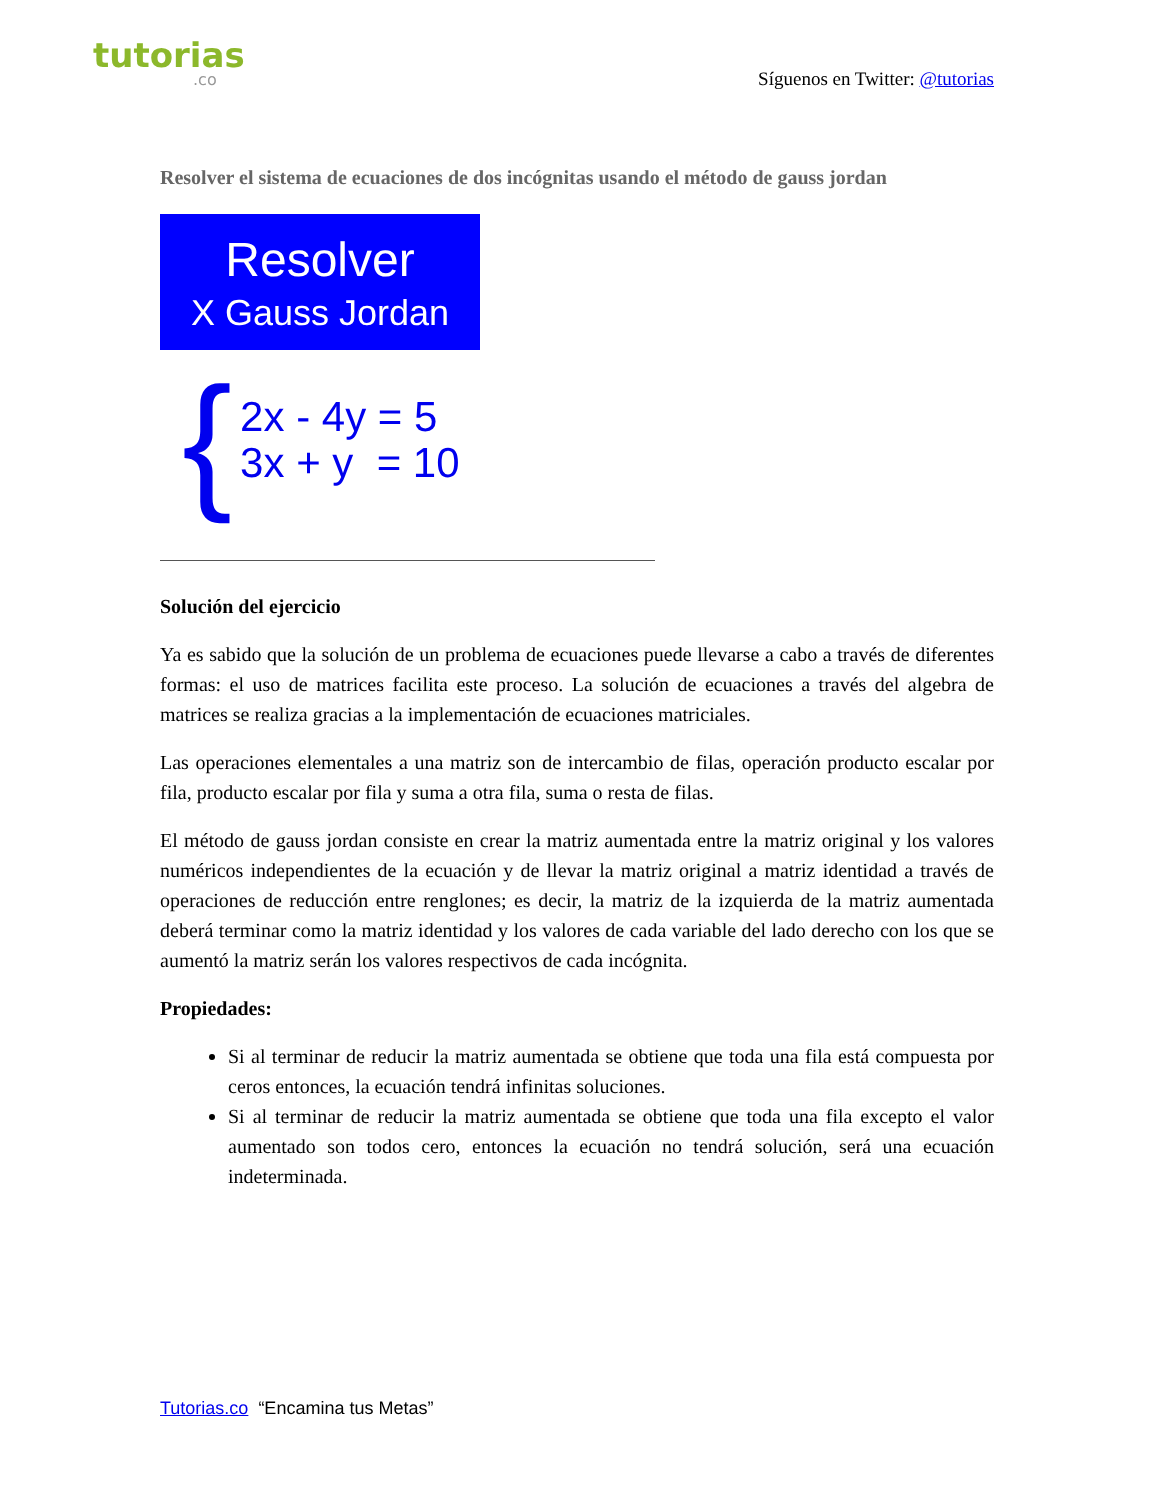tutorias.co
Síguenos en Twitter: @tutorias
Resolver el sistema de ecuaciones de dos incógnitas usando el método de gauss jordan
Resolver
X Gauss Jordan
{
2x - 4y = 5
3x + y = 10
Solución del ejercicio
Ya es sabido que la solución de un problema de ecuaciones puede llevarse a cabo a través de diferentes formas: el uso de matrices facilita este proceso. La solución de ecuaciones a través del algebra de matrices se realiza gracias a la implementación de ecuaciones matriciales.
Las operaciones elementales a una matriz son de intercambio de filas, operación producto escalar por fila, producto escalar por fila y suma a otra fila, suma o resta de filas.
El método de gauss jordan consiste en crear la matriz aumentada entre la matriz original y los valores numéricos independientes de la ecuación y de llevar la matriz original a matriz identidad a través de operaciones de reducción entre renglones; es decir, la matriz de la izquierda de la matriz aumentada deberá terminar como la matriz identidad y los valores de cada variable del lado derecho con los que se aumentó la matriz serán los valores respectivos de cada incógnita.
Propiedades:
Si al terminar de reducir la matriz aumentada se obtiene que toda una fila está compuesta por ceros entonces, la ecuación tendrá infinitas soluciones.
Si al terminar de reducir la matriz aumentada se obtiene que toda una fila excepto el valor aumentado son todos cero, entonces la ecuación no tendrá solución, será una ecuación indeterminada.
Tutorias.co “Encamina tus Metas”